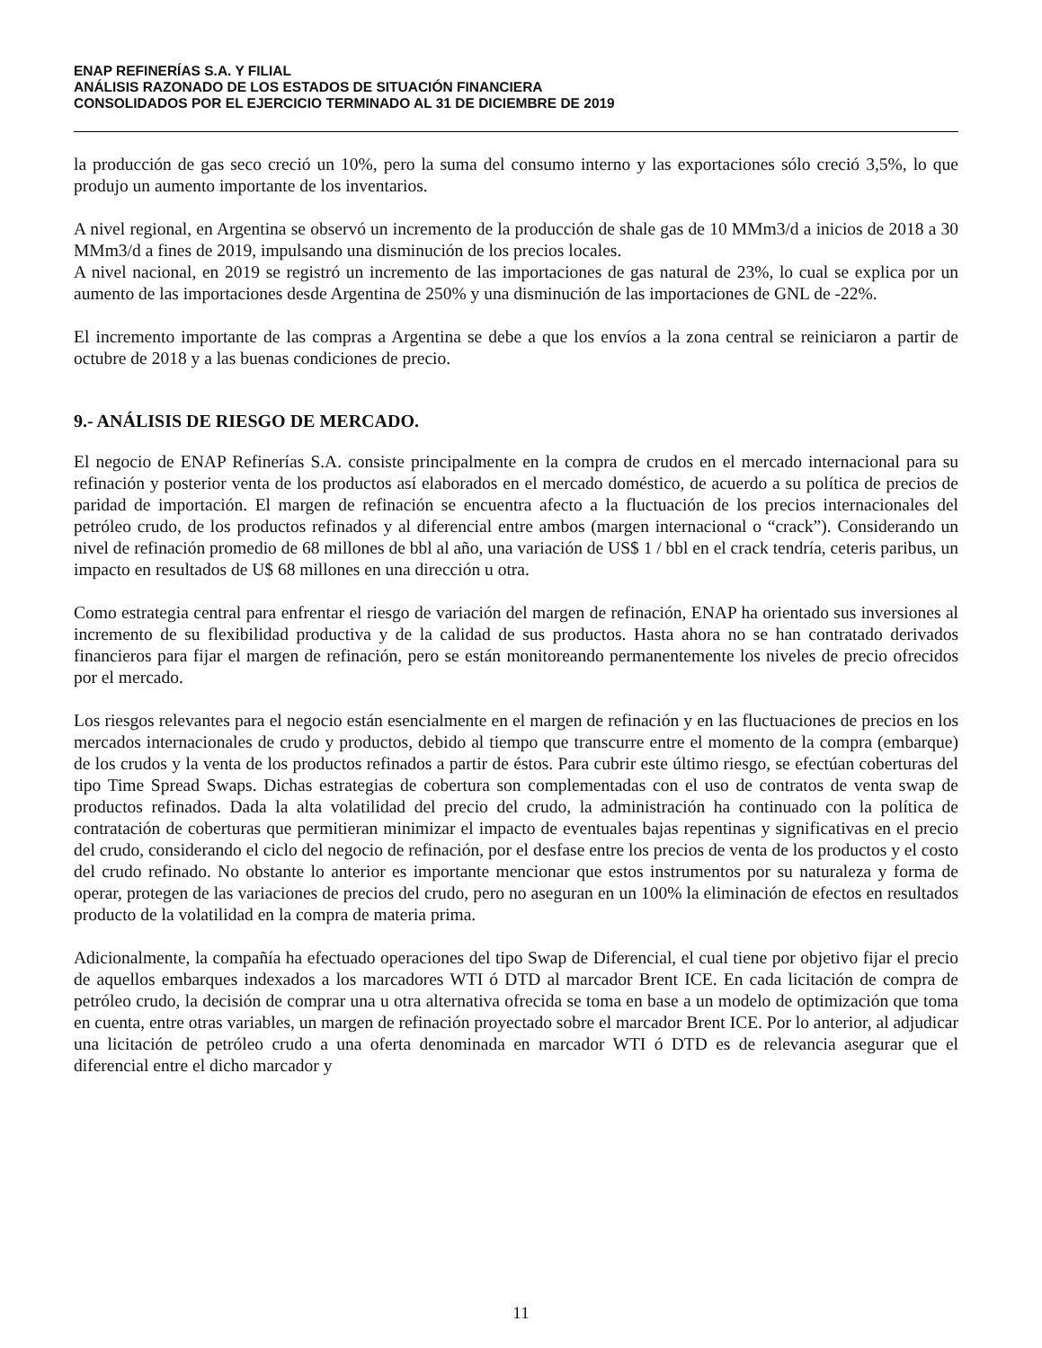ENAP REFINERÍAS S.A. Y FILIAL
ANÁLISIS RAZONADO DE LOS ESTADOS DE SITUACIÓN FINANCIERA
CONSOLIDADOS POR EL EJERCICIO TERMINADO AL 31 DE DICIEMBRE DE 2019
la producción de gas seco creció un 10%, pero la suma del consumo interno y las exportaciones sólo creció 3,5%, lo que produjo un aumento importante de los inventarios.
A nivel regional, en Argentina se observó un incremento de la producción de shale gas de 10 MMm3/d a inicios de 2018 a 30 MMm3/d a fines de 2019, impulsando una disminución de los precios locales.
A nivel nacional, en 2019 se registró un incremento de las importaciones de gas natural de 23%, lo cual se explica por un aumento de las importaciones desde Argentina de 250% y una disminución de las importaciones de GNL de -22%.
El incremento importante de las compras a Argentina se debe a que los envíos a la zona central se reiniciaron a partir de octubre de 2018 y a las buenas condiciones de precio.
9.- ANÁLISIS DE RIESGO DE MERCADO.
El negocio de ENAP Refinerías S.A. consiste principalmente en la compra de crudos en el mercado internacional para su refinación y posterior venta de los productos así elaborados en el mercado doméstico, de acuerdo a su política de precios de paridad de importación. El margen de refinación se encuentra afecto a la fluctuación de los precios internacionales del petróleo crudo, de los productos refinados y al diferencial entre ambos (margen internacional o “crack”). Considerando un nivel de refinación promedio de 68 millones de bbl al año, una variación de US$ 1 / bbl en el crack tendría, ceteris paribus, un impacto en resultados de U$ 68 millones en una dirección u otra.
Como estrategia central para enfrentar el riesgo de variación del margen de refinación, ENAP ha orientado sus inversiones al incremento de su flexibilidad productiva y de la calidad de sus productos. Hasta ahora no se han contratado derivados financieros para fijar el margen de refinación, pero se están monitoreando permanentemente los niveles de precio ofrecidos por el mercado.
Los riesgos relevantes para el negocio están esencialmente en el margen de refinación y en las fluctuaciones de precios en los mercados internacionales de crudo y productos, debido al tiempo que transcurre entre el momento de la compra (embarque) de los crudos y la venta de los productos refinados a partir de éstos. Para cubrir este último riesgo, se efectúan coberturas del tipo Time Spread Swaps. Dichas estrategias de cobertura son complementadas con el uso de contratos de venta swap de productos refinados. Dada la alta volatilidad del precio del crudo, la administración ha continuado con la política de contratación de coberturas que permitieran minimizar el impacto de eventuales bajas repentinas y significativas en el precio del crudo, considerando el ciclo del negocio de refinación, por el desfase entre los precios de venta de los productos y el costo del crudo refinado. No obstante lo anterior es importante mencionar que estos instrumentos por su naturaleza y forma de operar, protegen de las variaciones de precios del crudo, pero no aseguran en un 100% la eliminación de efectos en resultados producto de la volatilidad en la compra de materia prima.
Adicionalmente, la compañía ha efectuado operaciones del tipo Swap de Diferencial, el cual tiene por objetivo fijar el precio de aquellos embarques indexados a los marcadores WTI ó DTD al marcador Brent ICE. En cada licitación de compra de petróleo crudo, la decisión de comprar una u otra alternativa ofrecida se toma en base a un modelo de optimización que toma en cuenta, entre otras variables, un margen de refinación proyectado sobre el marcador Brent ICE. Por lo anterior, al adjudicar una licitación de petróleo crudo a una oferta denominada en marcador WTI ó DTD es de relevancia asegurar que el diferencial entre el dicho marcador y
11